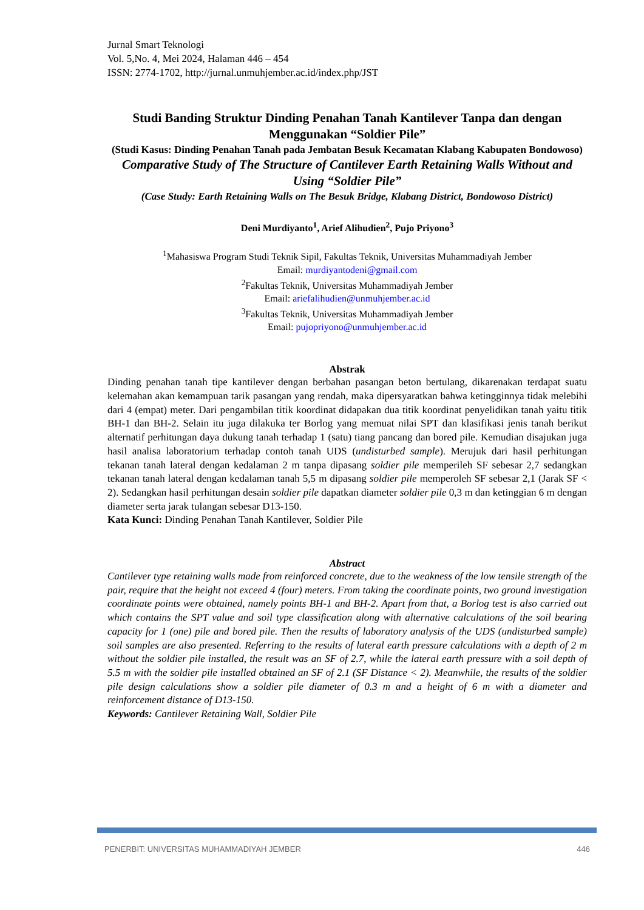Jurnal Smart Teknologi
Vol. 5,No. 4, Mei 2024, Halaman 446 – 454
ISSN: 2774-1702, http://jurnal.unmuhjember.ac.id/index.php/JST
Studi Banding Struktur Dinding Penahan Tanah Kantilever Tanpa dan dengan Menggunakan “Soldier Pile”
(Studi Kasus: Dinding Penahan Tanah pada Jembatan Besuk Kecamatan Klabang Kabupaten Bondowoso)
Comparative Study of The Structure of Cantilever Earth Retaining Walls Without and Using “Soldier Pile”
(Case Study: Earth Retaining Walls on The Besuk Bridge, Klabang District, Bondowoso District)
Deni Murdiyanto<sup>1</sup>, Arief Alihudien<sup>2</sup>, Pujo Priyono<sup>3</sup>
<sup>1</sup> Mahasiswa Program Studi Teknik Sipil, Fakultas Teknik, Universitas Muhammadiyah Jember
Email: murdiyantodeni@gmail.com
<sup>2</sup> Fakultas Teknik, Universitas Muhammadiyah Jember
Email: ariefalihudien@unmuhjember.ac.id
<sup>3</sup> Fakultas Teknik, Universitas Muhammadiyah Jember
Email: pujopriyono@unmuhjember.ac.id
Abstrak
Dinding penahan tanah tipe kantilever dengan berbahan pasangan beton bertulang, dikarenakan terdapat suatu kelemahan akan kemampuan tarik pasangan yang rendah, maka dipersyaratkan bahwa ketingginnya tidak melebihi dari 4 (empat) meter. Dari pengambilan titik koordinat didapakan dua titik koordinat penyelidikan tanah yaitu titik BH-1 dan BH-2. Selain itu juga dilakuka ter Borlog yang memuat nilai SPT dan klasifikasi jenis tanah berikut alternatif perhitungan daya dukung tanah terhadap 1 (satu) tiang pancang dan bored pile. Kemudian disajukan juga hasil analisa laboratorium terhadap contoh tanah UDS (undisturbed sample). Merujuk dari hasil perhitungan tekanan tanah lateral dengan kedalaman 2 m tanpa dipasang soldier pile memperileh SF sebesar 2,7 sedangkan tekanan tanah lateral dengan kedalaman tanah 5,5 m dipasang soldier pile memperoleh SF sebesar 2,1 (Jarak SF < 2). Sedangkan hasil perhitungan desain soldier pile dapatkan diameter soldier pile 0,3 m dan ketinggian 6 m dengan diameter serta jarak tulangan sebesar D13-150.
Kata Kunci: Dinding Penahan Tanah Kantilever, Soldier Pile
Abstract
Cantilever type retaining walls made from reinforced concrete, due to the weakness of the low tensile strength of the pair, require that the height not exceed 4 (four) meters. From taking the coordinate points, two ground investigation coordinate points were obtained, namely points BH-1 and BH-2. Apart from that, a Borlog test is also carried out which contains the SPT value and soil type classification along with alternative calculations of the soil bearing capacity for 1 (one) pile and bored pile. Then the results of laboratory analysis of the UDS (undisturbed sample) soil samples are also presented. Referring to the results of lateral earth pressure calculations with a depth of 2 m without the soldier pile installed, the result was an SF of 2.7, while the lateral earth pressure with a soil depth of 5.5 m with the soldier pile installed obtained an SF of 2.1 (SF Distance < 2). Meanwhile, the results of the soldier pile design calculations show a soldier pile diameter of 0.3 m and a height of 6 m with a diameter and reinforcement distance of D13-150.
Keywords: Cantilever Retaining Wall, Soldier Pile
PENERBIT: UNIVERSITAS MUHAMMADIYAH JEMBER 446